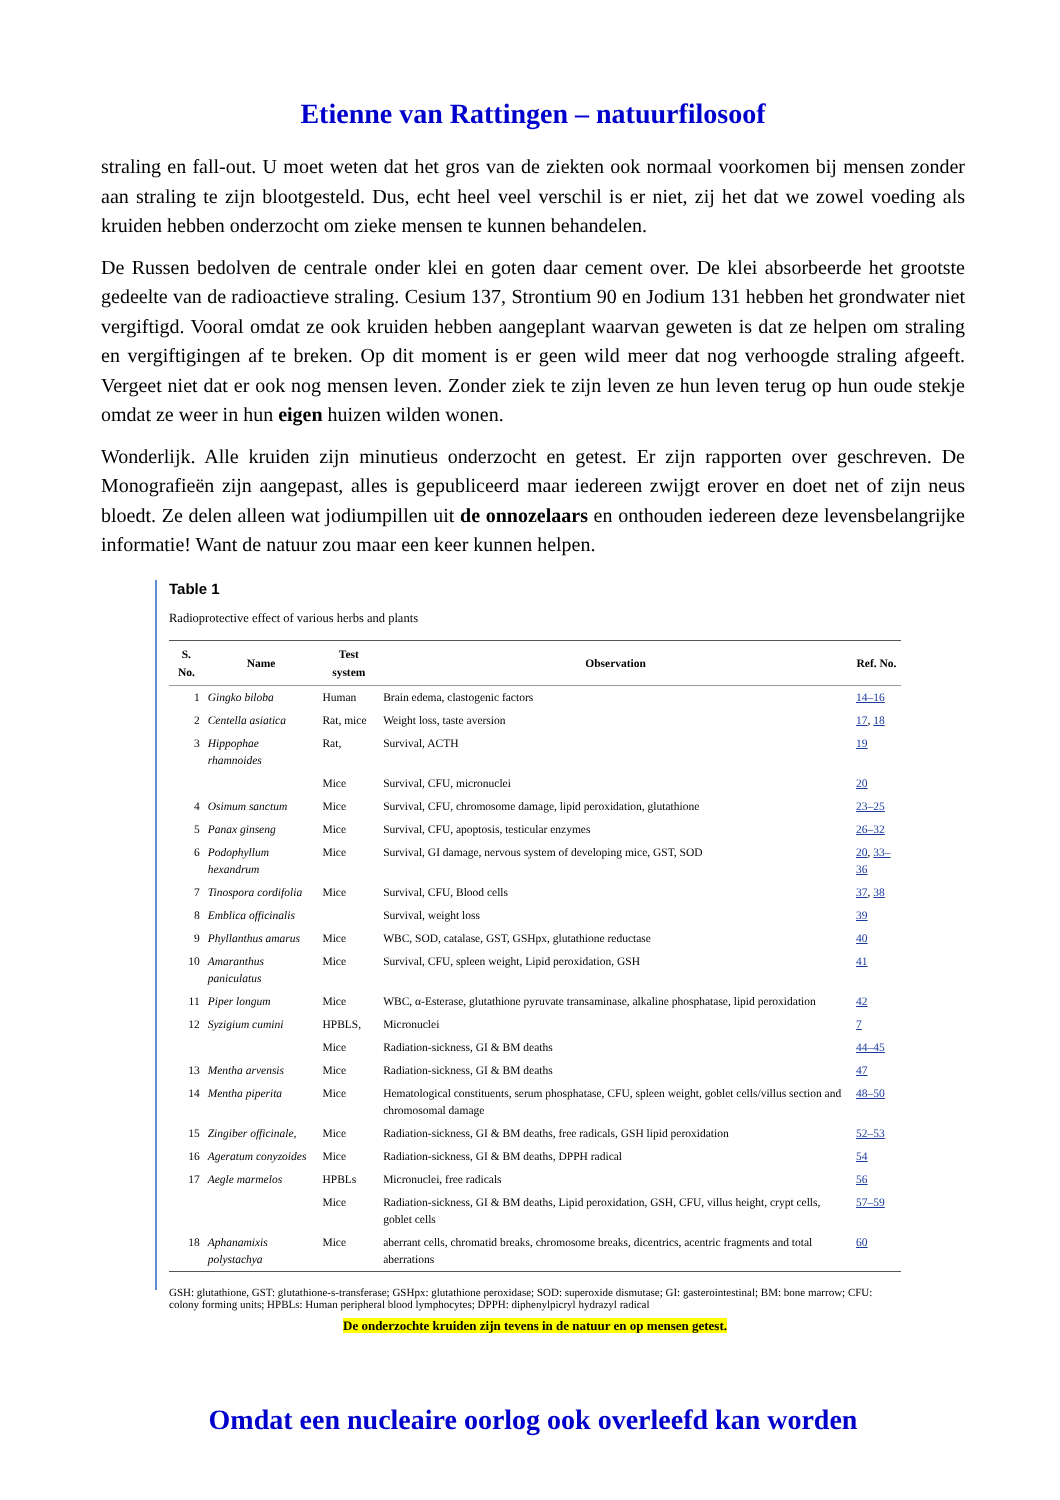Etienne van Rattingen – natuurfilosoof
straling en fall-out. U moet weten dat het gros van de ziekten ook normaal voorkomen bij mensen zonder aan straling te zijn blootgesteld. Dus, echt heel veel verschil is er niet, zij het dat we zowel voeding als kruiden hebben onderzocht om zieke mensen te kunnen behandelen.
De Russen bedolven de centrale onder klei en goten daar cement over. De klei absorbeerde het grootste gedeelte van de radioactieve straling. Cesium 137, Strontium 90 en Jodium 131 hebben het grondwater niet vergiftigd. Vooral omdat ze ook kruiden hebben aangeplant waarvan geweten is dat ze helpen om straling en vergiftigingen af te breken. Op dit moment is er geen wild meer dat nog verhoogde straling afgeeft. Vergeet niet dat er ook nog mensen leven. Zonder ziek te zijn leven ze hun leven terug op hun oude stekje omdat ze weer in hun eigen huizen wilden wonen.
Wonderlijk. Alle kruiden zijn minutieus onderzocht en getest. Er zijn rapporten over geschreven. De Monografieën zijn aangepast, alles is gepubliceerd maar iedereen zwijgt erover en doet net of zijn neus bloedt. Ze delen alleen wat jodiumpillen uit de onnozelaars en onthouden iedereen deze levensbelangrijke informatie! Want de natuur zou maar een keer kunnen helpen.
Table 1
Radioprotective effect of various herbs and plants
| S. No. | Name | Test system | Observation | Ref. No. |
| --- | --- | --- | --- | --- |
| 1 | Gingko biloba | Human | Brain edema, clastogenic factors | 14–16 |
| 2 | Centella asiatica | Rat, mice | Weight loss, taste aversion | 17 , 18 |
| 3 | Hippophae rhamnoides | Rat, | Survival, ACTH | 19 |
| | | Mice | Survival, CFU, micronuclei | 20 |
| 4 | Osimum sanctum | Mice | Survival, CFU, chromosome damage, lipid peroxidation, glutathione | 23–25 |
| 5 | Panax ginseng | Mice | Survival, CFU, apoptosis, testicular enzymes | 26–32 |
| 6 | Podophyllum hexandrum | Mice | Survival, GI damage, nervous system of developing mice, GST, SOD | 20 , 33–36 |
| 7 | Tinospora cordifolia | Mice | Survival, CFU, Blood cells | 37 , 38 |
| 8 | Emblica officinalis | | Survival, weight loss | 39 |
| 9 | Phyllanthus amarus | Mice | WBC, SOD, catalase, GST, GSHpx, glutathione reductase | 40 |
| 10 | Amaranthus paniculatus | Mice | Survival, CFU, spleen weight, Lipid peroxidation, GSH | 41 |
| 11 | Piper longum | Mice | WBC, α-Esterase, glutathione pyruvate transaminase, alkaline phosphatase, lipid peroxidation | 42 |
| 12 | Syzigium cumini | HPBLS, | Micronuclei | 7 |
| | | Mice | Radiation-sickness, GI & BM deaths | 44–45 |
| 13 | Mentha arvensis | Mice | Radiation-sickness, GI & BM deaths | 47 |
| 14 | Mentha piperita | Mice | Hematological constituents, serum phosphatase, CFU, spleen weight, goblet cells/villus section and chromosomal damage | 48–50 |
| 15 | Zingiber officinale, | Mice | Radiation-sickness, GI & BM deaths, free radicals, GSH lipid peroxidation | 52–53 |
| 16 | Ageratum conyzoides | Mice | Radiation-sickness, GI & BM deaths, DPPH radical | 54 |
| 17 | Aegle marmelos | HPBLs | Micronuclei, free radicals | 56 |
| | | Mice | Radiation-sickness, GI & BM deaths, Lipid peroxidation, GSH, CFU, villus height, crypt cells, goblet cells | 57–59 |
| 18 | Aphanamixis polystachya | Mice | aberrant cells, chromatid breaks, chromosome breaks, dicentrics, acentric fragments and total aberrations | 60 |
GSH: glutathione, GST: glutathione-s-transferase; GSHpx: glutathione peroxidase; SOD: superoxide dismutase; GI: gasterointestinal; BM: bone marrow; CFU: colony forming units; HPBLs: Human peripheral blood lymphocytes; DPPH: diphenylpicryl hydrazyl radical
De onderzochte kruiden zijn tevens in de natuur en op mensen getest.
Omdat een nucleaire oorlog ook overleefd kan worden